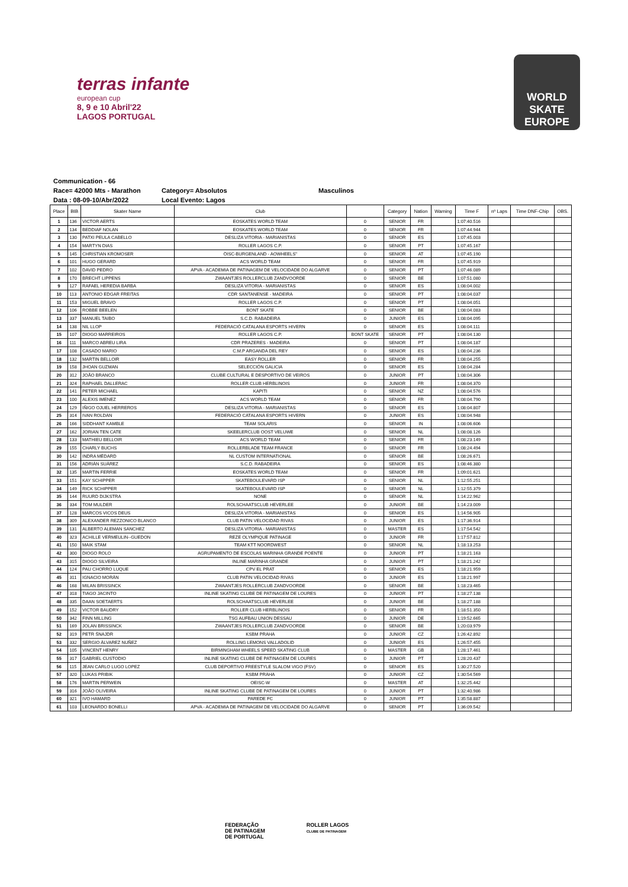terras infante
european cup
8, 9 e 10 Abril'22
LAGOS PORTUGAL
WORLD
SKATE
EUROPE
Communication - 66
Race= 42000 Mts - Marathon Category= Absolutos Masculinos
Data : 08-09-10/Abr/2022 Local Evento: Lagos
| Place | BIB | Skater Name | Club | | Category | Nation | Warning | Time F | nº Laps | Time DNF-Chip | OBS. |
| --- | --- | --- | --- | --- | --- | --- | --- | --- | --- | --- | --- |
| 1 | 136 | VICTOR AERTS | EOSKATES WORLD TEAM | 0 | SENIOR | FR | | 1:07:40.516 | | | |
| 2 | 134 | BEDDIAF NOLAN | EOSKATES WORLD TEAM | 0 | SENIOR | FR | | 1:07:44.944 | | | |
| 3 | 130 | PATXI PEULA CABELLO | DESLIZA VITORIA - MARIANISTAS | 0 | SENIOR | ES | | 1:07:45.003 | | | |
| 4 | 154 | MARTYN DIAS | ROLLER LAGOS C.P. | 0 | SENIOR | PT | | 1:07:45.167 | | | |
| 5 | 145 | CHRISTIAN KROMOSER | ÖISC-BURGENLAND - AOWHEELS" | 0 | SENIOR | AT | | 1:07:45.190 | | | |
| 6 | 101 | HUGO GERARD | ACS WORLD TEAM | 0 | SENIOR | FR | | 1:07:45.919 | | | |
| 7 | 102 | DAVID PEDRO | APVA - ACADEMIA DE PATINAGEM DE VELOCIDADE DO ALGARVE | 0 | SENIOR | PT | | 1:07:46.089 | | | |
| 8 | 170 | BRECHT LIPPENS | ZWAANTJES ROLLERCLUB ZANDVOORDE | 0 | SENIOR | BE | | 1:07:51.080 | | | |
| 9 | 127 | RAFAEL HEREDIA BARBA | DESLIZA VITORIA - MARIANISTAS | 0 | SENIOR | ES | | 1:08:04.002 | | | |
| 10 | 113 | ANTONIO EDGAR FREITAS | CDR SANTANENSE - MADEIRA | 0 | SENIOR | PT | | 1:08:04.037 | | | |
| 11 | 153 | MIGUEL BRAVO | ROLLER LAGOS C.P. | 0 | SENIOR | PT | | 1:08:04.051 | | | |
| 12 | 106 | ROBBE BEELEN | BONT SKATE | 0 | SENIOR | BE | | 1:08:04.083 | | | |
| 13 | 337 | MANUEL TAIBO | S.C.D. RABADEIRA | 0 | JUNIOR | ES | | 1:08:04.095 | | | |
| 14 | 138 | NIL LLOP | FEDERACIÓ CATALANA ESPORTS HIVERN | 0 | SENIOR | ES | | 1:08:04.111 | | | |
| 15 | 107 | DIOGO MARREIROS | ROLLER LAGOS C.P. | BONT SKATE | SENIOR | PT | | 1:08:04.130 | | | |
| 16 | 111 | MARCO ABREU LIRA | CDR PRAZERES - MADEIRA | 0 | SENIOR | PT | | 1:08:04.187 | | | |
| 17 | 108 | CASADO MARIO | C.M.P ARGANDA DEL REY | 0 | SENIOR | ES | | 1:08:04.236 | | | |
| 18 | 132 | MARTIN BELLOIR | EASY ROLLER | 0 | SENIOR | FR | | 1:08:04.255 | | | |
| 19 | 158 | JHOAN GUZMAN | SELECCIÓN GALICIA | 0 | SENIOR | ES | | 1:08:04.284 | | | |
| 20 | 312 | JOÃO BRANCO | CLUBE CULTURAL E DESPORTIVO DE VEIROS | 0 | JUNIOR | PT | | 1:08:04.306 | | | |
| 21 | 324 | RAPHAEL DALLERAC | ROLLER CLUB HERBLINOIS | 0 | JUNIOR | FR | | 1:08:04.370 | | | |
| 22 | 141 | PETER MICHAEL | KAPITI | 0 | SENIOR | NZ | | 1:08:04.576 | | | |
| 23 | 100 | ALEXIS IMENEZ | ACS WORLD TEAM | 0 | SENIOR | FR | | 1:08:04.790 | | | |
| 24 | 129 | IÑIGO OJUEL HERREROS | DESLIZA VITORIA - MARIANISTAS | 0 | SENIOR | ES | | 1:08:04.807 | | | |
| 25 | 314 | IVAN ROLDAN | FEDERACIÓ CATALANA ESPORTS HIVERN | 0 | JUNIOR | ES | | 1:08:04.948 | | | |
| 26 | 166 | SIDDHANT KAMBLE | TEAM SOLARIS | 0 | SENIOR | IN | | 1:08:06.606 | | | |
| 27 | 162 | JORIAN TEN CATE | SKEELERCLUB OOST VELUWE | 0 | SENIOR | NL | | 1:08:08.126 | | | |
| 28 | 133 | MATHIEU BELLOIR | ACS WORLD TEAM | 0 | SENIOR | FR | | 1:08:23.149 | | | |
| 29 | 155 | CHARLY BUCHS | ROLLERBLADE TEAM FRANCE | 0 | SENIOR | FR | | 1:08:24.494 | | | |
| 30 | 142 | INDRA MÉDARD | NL CUSTOM INTERNATIONAL | 0 | SENIOR | BE | | 1:08:26.671 | | | |
| 31 | 156 | ADRIÁN SUÁREZ | S.C.D. RABADEIRA | 0 | SENIOR | ES | | 1:08:46.380 | | | |
| 32 | 135 | MARTIN FERRIE | EOSKATES WORLD TEAM | 0 | SENIOR | FR | | 1:09:01.621 | | | |
| 33 | 151 | KAY SCHIPPER | SKATEBOULEVARD ISP | 0 | SENIOR | NL | | 1:12:55.251 | | | |
| 34 | 149 | RICK SCHIPPER | SKATEBOULEVARD ISP | 0 | SENIOR | NL | | 1:12:55.379 | | | |
| 35 | 144 | RUURD DIJKSTRA | NONE | 0 | SENIOR | NL | | 1:14:22.962 | | | |
| 36 | 334 | TOM MULDER | ROLSCHAATSCLUB HEVERLEE | 0 | JUNIOR | BE | | 1:14:23.009 | | | |
| 37 | 128 | MARCOS VICOS DEUS | DESLIZA VITORIA - MARIANISTAS | 0 | SENIOR | ES | | 1:14:56.905 | | | |
| 38 | 309 | ALEXANDER REZZONICO BLANCO | CLUB PATIN VELOCIDAD RIVAS | 0 | JUNIOR | ES | | 1:17:36.914 | | | |
| 39 | 131 | ALBERTO ALEMAN SANCHEZ | DESLIZA VITORIA - MARIANISTAS | 0 | MASTER | ES | | 1:17:54.542 | | | |
| 40 | 323 | ACHILLE VERMEULIN--GUEDON | REZE OLYMPIQUE PATINAGE | 0 | JUNIOR | FR | | 1:17:57.812 | | | |
| 41 | 150 | MAIK STAM | TEAM KTT NOORDWEST | 0 | SENIOR | NL | | 1:18:13.253 | | | |
| 42 | 300 | DIOGO ROLO | AGRUPAMENTO DE ESCOLAS MARINHA GRANDE POENTE | 0 | JUNIOR | PT | | 1:18:21.163 | | | |
| 43 | 315 | DIOGO SILVEIRA | INLINE MARINHA GRANDE | 0 | JUNIOR | PT | | 1:18:21.242 | | | |
| 44 | 124 | PAU CHORRO LUQUE | CPV EL PRAT | 0 | SENIOR | ES | | 1:18:21.959 | | | |
| 45 | 311 | IGNACIO MORÁN | CLUB PATIN VELOCIDAD RIVAS | 0 | JUNIOR | ES | | 1:18:21.997 | | | |
| 46 | 168 | MILAN BRISSINCK | ZWAANTJES ROLLERCLUB ZANDVOORDE | 0 | SENIOR | BE | | 1:18:23.465 | | | |
| 47 | 318 | TIAGO JACINTO | INLINE SKATING CLUBE DE PATINAGEM DE LOURES | 0 | JUNIOR | PT | | 1:18:27.138 | | | |
| 48 | 335 | DAAN SOETAERTS | ROLSCHAATSCLUB HEVERLEE | 0 | JUNIOR | BE | | 1:18:27.188 | | | |
| 49 | 152 | VICTOR BAUDRY | ROLLER CLUB HERBLINOIS | 0 | SENIOR | FR | | 1:18:51.350 | | | |
| 50 | 342 | FINN MILLING | TSG AUFBAU UNION DESSAU | 0 | JUNIOR | DE | | 1:19:52.665 | | | |
| 51 | 169 | JOLAN BRISSINCK | ZWAANTJES ROLLERCLUB ZANDVOORDE | 0 | SENIOR | BE | | 1:20:03.979 | | | |
| 52 | 319 | PETR ŠNAJDR | KSBM PRAHA | 0 | JUNIOR | CZ | | 1:26:42.892 | | | |
| 53 | 332 | SERGIO ÁLVAREZ NUÑEZ | ROLLING LEMONS VALLADOLID | 0 | JUNIOR | ES | | 1:26:57.455 | | | |
| 54 | 105 | VINCENT HENRY | BIRMINGHAM WHEELS SPEED SKATING CLUB | 0 | MASTER | GB | | 1:28:17.461 | | | |
| 55 | 317 | GABRIEL CUSTODIO | INLINE SKATING CLUBE DE PATINAGEM DE LOURES | 0 | JUNIOR | PT | | 1:28:20.437 | | | |
| 56 | 115 | JEAN CARLO LUGO LOPEZ | CLUB DEPORTIVO FREESTYLE SLALOM VIGO (FSV) | 0 | SENIOR | ES | | 1:30:27.520 | | | |
| 57 | 320 | LUKAS PRIBIK | KSBM PRAHA | 0 | JUNIOR | CZ | | 1:30:54.569 | | | |
| 58 | 176 | MARTIN PERWEIN | OEISC-W | 0 | MASTER | AT | | 1:32:25.442 | | | |
| 59 | 316 | JOÃO OLIVEIRA | INLINE SKATING CLUBE DE PATINAGEM DE LOURES | 0 | JUNIOR | PT | | 1:32:40.986 | | | |
| 60 | 321 | IVO HAMARD | PAREDE FC | 0 | JUNIOR | PT | | 1:35:58.887 | | | |
| 61 | 103 | LEONARDO BONELLI | APVA - ACADEMIA DE PATINAGEM DE VELOCIDADE DO ALGARVE | 0 | SENIOR | PT | | 1:36:09.542 | | | |
FEDERAÇÃO
DE PATINAGEM
DE PORTUGAL
ROLLER LAGOS
CLUBE DE PATINAGEM